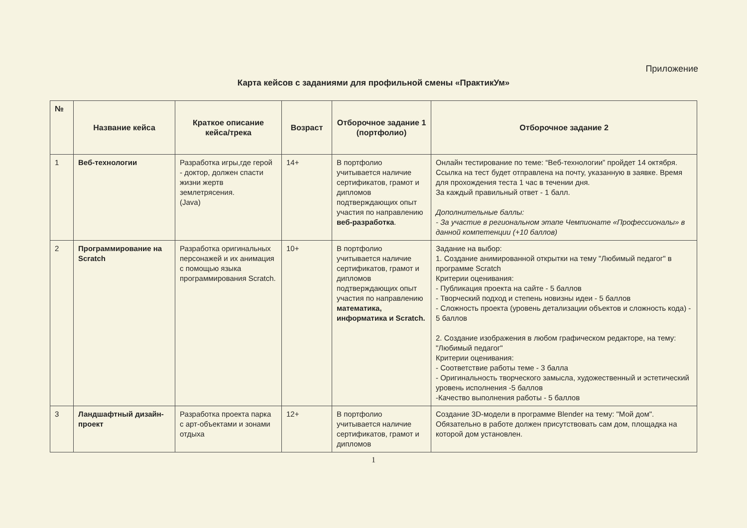Приложение
Карта кейсов с заданиями для профильной смены «ПрактикУм»
| № | Название кейса | Краткое описание кейса/трека | Возраст | Отборочное задание 1 (портфолио) | Отборочное задание 2 |
| --- | --- | --- | --- | --- | --- |
| 1 | Веб-технологии | Разработка игры,где герой - доктор, должен спасти жизни жертв землетрясения. (Java) | 14+ | В портфолио учитывается наличие сертификатов, грамот и дипломов подтверждающих опыт участия по направлению веб-разработка . | Онлайн тестирование по теме: “Веб-технологии” пройдет 14 октября. Ссылка на тест будет отправлена на почту, указанную в заявке. Время для прохождения теста 1 час в течении дня. За каждый правильный ответ - 1 балл. Дополнительные баллы: - За участие в региональном этапе Чемпионате «Профессионалы» в данной компетенции (+10 баллов) |
| 2 | Программирование на Scratch | Разработка оригинальных персонажей и их анимация с помощью языка программирования Scratch. | 10+ | В портфолио учитывается наличие сертификатов, грамот и дипломов подтверждающих опыт участия по направлению математика, информатика и Scratch. | Задание на выбор: 1. Создание анимированной открытки на тему "Любимый педагог" в программе Scratch Критерии оценивания: - Публикация проекта на сайте - 5 баллов - Творческий подход и степень новизны идеи - 5 баллов - Сложность проекта (уровень детализации объектов и сложность кода) - 5 баллов 2. Создание изображения в любом графическом редакторе, на тему: "Любимый педагог" Критерии оценивания: - Соответствие работы теме - 3 балла - Оригинальность творческого замысла, художественный и эстетический уровень исполнения -5 баллов -Качество выполнения работы - 5 баллов |
| 3 | Ландшафтный дизайн-проект | Разработка проекта парка с арт-объектами и зонами отдыха | 12+ | В портфолио учитывается наличие сертификатов, грамот и дипломов | Создание 3D-модели в программе Blender на тему: "Мой дом". Обязательно в работе должен присутствовать сам дом, площадка на которой дом установлен. |
1